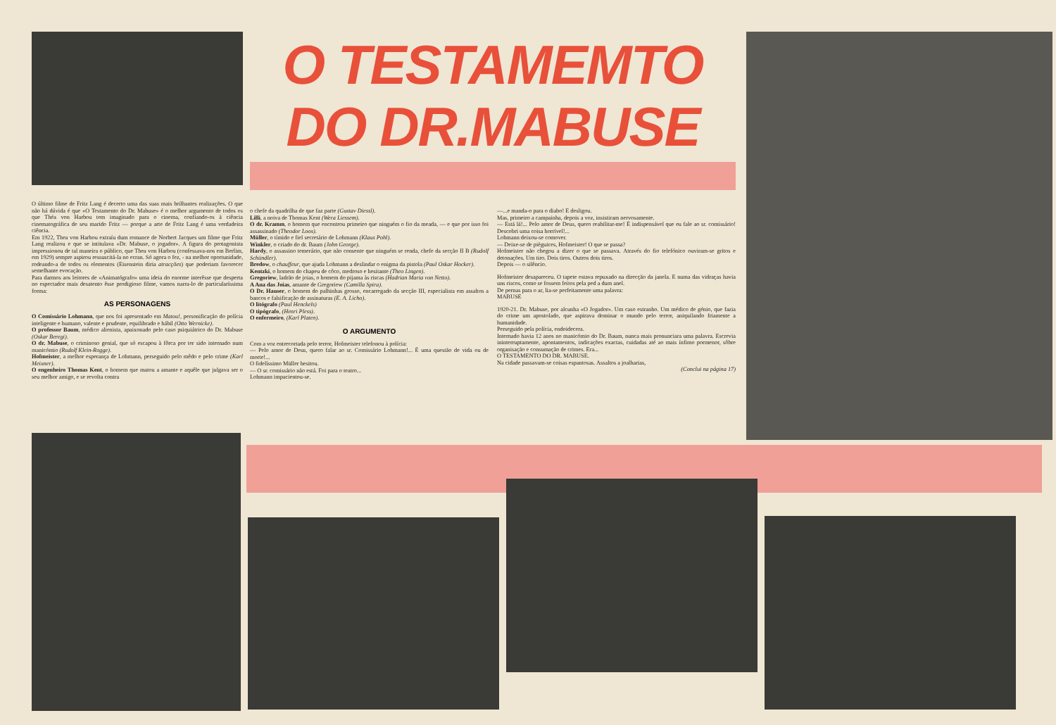O último filme de Fritz Lang é decerto uma das suas mais brilhantes realizações. O que não há dúvida é que «O Testamento do Dr. Mabuse» é o melhor argumento de todos os que Théa von Harbou tem imaginado para o cinema, confiando-os à ciência cinematográfica de seu marido Fritz — porque a arte de Fritz Lang é uma verdadeira ciência.
Em 1922, Thea von Harbou extraíu dum romance de Norbert Jacques um filme que Fritz Lang realizou e que se intitulava «Dr. Mabuse, o jogador». A figura do protagonista impressionou de tal maneira o público, que Thea von Harbou (confessava-nos em Berlim, em 1929) sempre aspirou ressuscitá-la no ecran. Só agora o fez, - na melhor oportunidade, rodeando-a de todos os elementos (Eisenstein diria atracções) que poderiam favorecer semelhante evocação.
Para darmos aos leitores de «Animatógrafo» uma ideia do enorme interêsse que desperta no espectador mais desatento êsse prodigioso filme, vamos narra-lo de particularíssima forma:
AS PERSONAGENS
O Comissário Lohmann, que nos foi apresentado em Matou!, personificação do polícia inteligente e humano, valente e prudente, equilibrado e hábil (Otto Wernicke).
O professor Baum, médico alienista, apaixonado pelo caso psiquiátrico do Dr. Mabuse (Oskar Beregi).
O dr. Mabuse, o criminoso genial, que só escapou à fôrca por ter sido internado num manicómio (Rudolf Klein-Rogge).
Hofmeister, a melhor esperança de Lohmann, perseguido pelo mêdo e pelo crime (Karl Meixner).
O engenheiro Thomas Kent, o homem que matou a amante e aquêle que julgava ser o seu melhor amigo, e se revolta contra
O TESTAMEMTO
DO DR.MABUSE
o chefe da quadrilha de que faz parte (Gustav Diessl).
Lilli, a noiva de Thomas Kent (Wera Liessem).
O dr. Kramm, o homem que encontrou primeiro que ninguém o fio da meada, — e que por isso foi assassinado (Theodor Loos).
Müller, o tímido e fiel secretário de Lohmann (Klaus Pohl).
Winkler, o criado do dr. Baum (John George).
Hardy, o assassino temerário, que não consente que ninguém se renda, chefe da secção II B (Rudolf Schündler).
Bredow, o chauffeur, que ajuda Lohmann a deslindar o enigma da pistola (Paul Oskar Hocker).
Kentzki, o homem do chapeu de côco, medroso e hesitante (Theo Lingen).
Gregoriew, ladrão de joias, o homem do pijama às riscas (Hadrian Maria von Netto).
A Ana das Joias, amante de Gregoriew (Camilla Spira).
O Dr. Hauser, o homem do palhinhas grosso, encarregado da secção III, especialista em assaltos a bancos e falsificação de assinaturas (E. A. Licho).
O litógrafo (Paul Henckels)
O tipógrafo, (Henri Pless).
O enfermeiro, (Karl Platen).
O ARGUMENTO
Com a voz entrecortada pelo terror, Hofmeister telefonou à polícia:
— Pelo amor de Deus, quero falar ao sr. Comissário Lohmann!... É uma questão de vida ou de morte!...
O fidelíssimo Müller hesitou.
— O sr. comissário não está. Foi para o teatro...
Lohmann impacientou-se.
—...e manda-o para o diabo! E desligou.
Mas, primeiro a campainha, depois a voz, insistiram nervosamente.
— Está lá!... Pelo amor de Deus, quero reabilitar-me! É indispensável que eu fale ao sr. comissário! Descobri uma coisa horrível!...
Lohmann deixou-se comover.
— Deixe-se de pièguices, Hofmeister! O que se passa?
Hofmeister não chegou a dizer o que se passava. Através do fio telefónico ouviram-se gritos e detonações. Um tiro. Dois tiros. Outros dois tiros.
Depois — o silêncio.
Hofmeister desapareceu. O tapete estava repuxado na direcção da janela. E numa das vidraças havia uns riscos, como se fossem feitos pela ped a dum anel.
De pernas para o ar, lia-se perfeitamente uma palavra:
MABUSE
1920-21. Dr. Mabuse, por alcunha «O Jogador». Um caso estranho. Um médico de génio, que fazia do crime um apostolado, que aspirava dominar o mundo pelo terror, aniquilando friamente a humanidade.
Perseguido pela polícia, endoidecera.
Internado havia 12 anos no manicómio do Dr. Baum, nunca mais pronunciara uma palavra. Escrevia ininterruptamente, apontamentos, indicações exactas, cuidadas até ao mais ínfimo pormenor, sôbre organisação e consumação de crimes. Era...
O TESTAMENTO DO DR. MABUSE.
Na cidade passavam-se coisas espantosas. Assaltos a joalharias,
(Conclui na página 17)